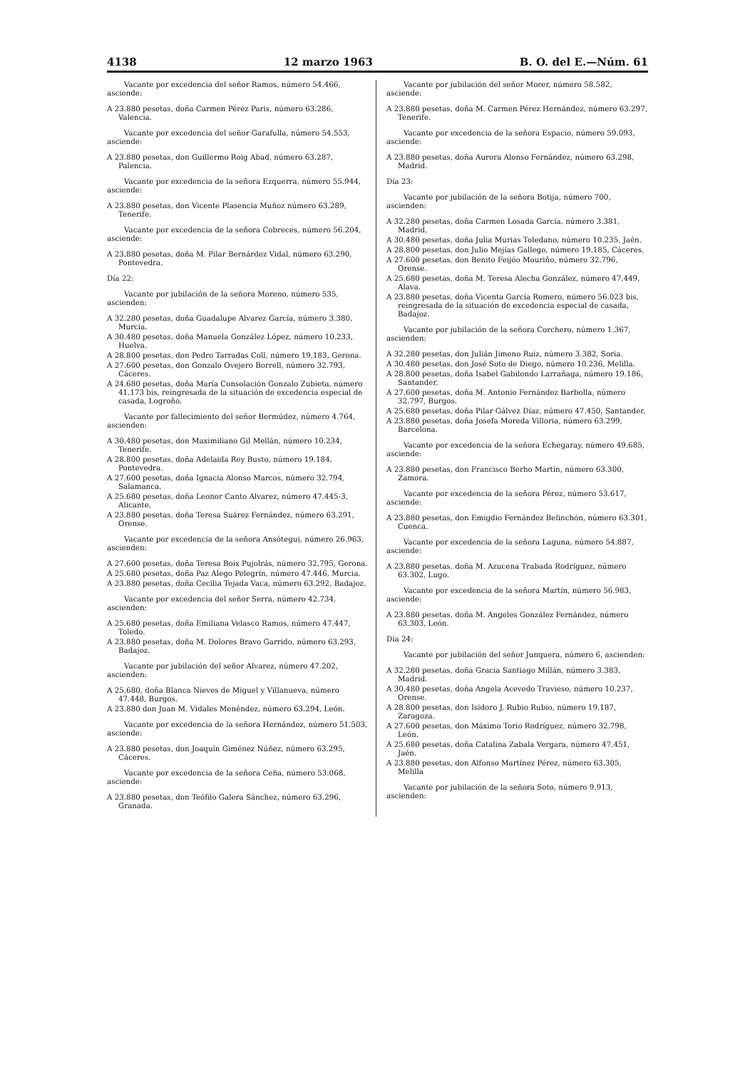4138 12 marzo 1963 B. O. del E.—Núm. 61
Vacante por excedencia del señor Ramos, número 54.466, asciende:
A 23.880 pesetas, doña Carmen Pérez Paris, número 63.286, Valencia.
Vacante por excedencia del señor Garafulla, número 54.553, asciende:
A 23.880 pesetas, don Guillermo Roig Abad, número 63.287, Palencia.
Vacante por excedencia de la señora Ezquerra, número 55.944, asciende:
A 23.880 pesetas, don Vicente Plasencia Muñoz número 63.289, Tenerife.
Vacante por excedencia de la señora Cobreces, número 56.204, asciende:
A 23.880 pesetas, doña M. Pilar Bernárdez Vidal, número 63.290, Pontevedra.
Día 22:
Vacante por jubilación de la señora Moreno, número 535, ascienden:
A 32.280 pesetas, doña Guadalupe Alvarez García, número 3.380, Murcia.
A 30.480 pesetas, doña Manuela González López, número 10.233, Huelva.
A 28.800 pesetas, don Pedro Tarradas Coll, número 19.183, Gerona.
A 27.600 pesetas, don Gonzalo Ovejero Borrell, número 32.793, Cáceres.
A 24.680 pesetas, doña María Consolación Gonzalo Zubieta, número 41.173 bis, reingresada de la situación de excedencia especial de casada, Logroño.
Vacante por fallecimiento del señor Bermúdez, número 4.764, ascienden:
A 30.480 pesetas, don Maximiliano Gil Mellán, número 10.234, Tenerife.
A 28.800 pesetas, doña Adelaida Rey Busto, número 19.184, Pontevedra.
A 27.600 pesetas, doña Ignacia Alonso Marcos, número 32.794, Salamanca.
A 25.680 pesetas, doña Leonor Canto Alvarez, número 47.445-3, Alicante.
A 23.880 pesetas, doña Teresa Suárez Fernández, número 63.291, Orense.
Vacante por excedencia de la señora Ansótegui, número 26.963, ascienden:
A 27.600 pesetas, doña Teresa Boix Pujolrás, número 32.795, Gerona.
A 25.680 pesetas, doña Paz Alego Pelegrín, número 47.446, Murcia.
A 23.880 pesetas, doña Cecilia Tejada Vaca, número 63.292, Badajoz.
Vacante por excedencia del señor Serra, número 42.734, ascienden:
A 25.680 pesetas, doña Emiliana Velasco Ramos, número 47.447, Toledo.
A 23.880 pesetas, doña M. Dolores Bravo Garrido, número 63.293, Badajoz.
Vacante por jubilación del señor Alvarez, número 47.202, ascienden:
A 25.680, doña Blanca Nieves de Miguel y Villanueva, número 47.448, Burgos.
A 23.880 don Juan M. Vidales Menéndez, número 63.294, León.
Vacante por excedencia de la señora Hernández, número 51.503, asciende:
A 23.880 pesetas, don Joaquín Giménez Núñez, número 63.295, Cáceres.
Vacante por excedencia de la señora Ceña, número 53.068, asciende:
A 23.880 pesetas, don Teófilo Galera Sánchez, número 63.296, Granada.
Vacante por jubilación del señor Morer, número 58.582, asciende:
A 23.880 pesetas, doña M. Carmen Pérez Hernández, número 63.297, Tenerife.
Vacante por excedencia de la señora Espacio, número 59.093, asciende:
A 23.880 pesetas, doña Aurora Alonso Fernández, número 63.298, Madrid.
Día 23:
Vacante por jubilación de la señora Botija, número 700, ascienden:
A 32.280 pesetas, doña Carmen Losada García, número 3.381, Madrid.
A 30.480 pesetas, doña Julia Murias Toledano, número 10.235, Jaén.
A 28.800 pesetas, don Julio Mejías Gallego, número 19.185, Cáceres.
A 27.600 pesetas, don Benito Feijóo Mouriño, número 32.796, Orense.
A 25.680 pesetas, doña M. Teresa Alecha González, número 47.449, Alava.
A 23.880 pesetas, doña Vicenta García Romero, número 56.023 bis, reingresada de la situación de excedencia especial de casada, Badajoz.
Vacante por jubilación de la señora Corchero, número 1.367, ascienden:
A 32.280 pesetas, don Julián Jimeno Ruiz, número 3.382, Soria.
A 30.480 pesetas, don José Soto de Diego, número 10.236, Melilla.
A 28.800 pesetas, doña Isabel Gabilondo Larrañaga, número 19.186, Santander.
A 27.600 pesetas, doña M. Antonio Fernández Barbolla, número 32.797, Burgos.
A 25.680 pesetas, doña Pilar Gálvez Díaz, número 47.450, Santander.
A 23.880 pesetas, doña Josefa Moreda Villoria, número 63.299, Barcelona.
Vacante por excedencia de la señora Echegaray, número 49.685, asciende:
A 23.880 pesetas, don Francisco Berho Martín, número 63.300, Zamora.
Vacante por excedencia de la señora Pérez, número 53.617, asciende:
A 23.880 pesetas, don Emigdio Fernández Belinchón, número 63.301, Cuenca.
Vacante por excedencia de la señora Laguna, número 54.887, asciende:
A 23.880 pesetas, doña M. Azucena Trabada Rodríguez, número 63.302, Lugo.
Vacante por excedencia de la señora Martín, número 56.983, asciende:
A 23.880 pesetas, doña M. Angeles González Fernández, número 63.303, León.
Día 24:
Vacante por jubilación del señor Junquera, número 6, ascienden:
A 32.280 pesetas, doña Gracia Santiago Millán, número 3.383, Madrid.
A 30.480 pesetas, doña Angela Acevedo Travieso, número 10.237, Orense.
A 28.800 pesetas, don Isidoro J. Rubio Rubio, número 19.187, Zaragoza.
A 27.600 pesetas, don Máximo Torio Rodríguez, número 32.798, León.
A 25.680 pesetas, doña Catalina Zabala Vergara, número 47.451, Jaén.
A 23.880 pesetas, don Alfonso Martínez Pérez, número 63.305, Melilla
Vacante por jubilación de la señora Soto, número 9.913, ascienden: